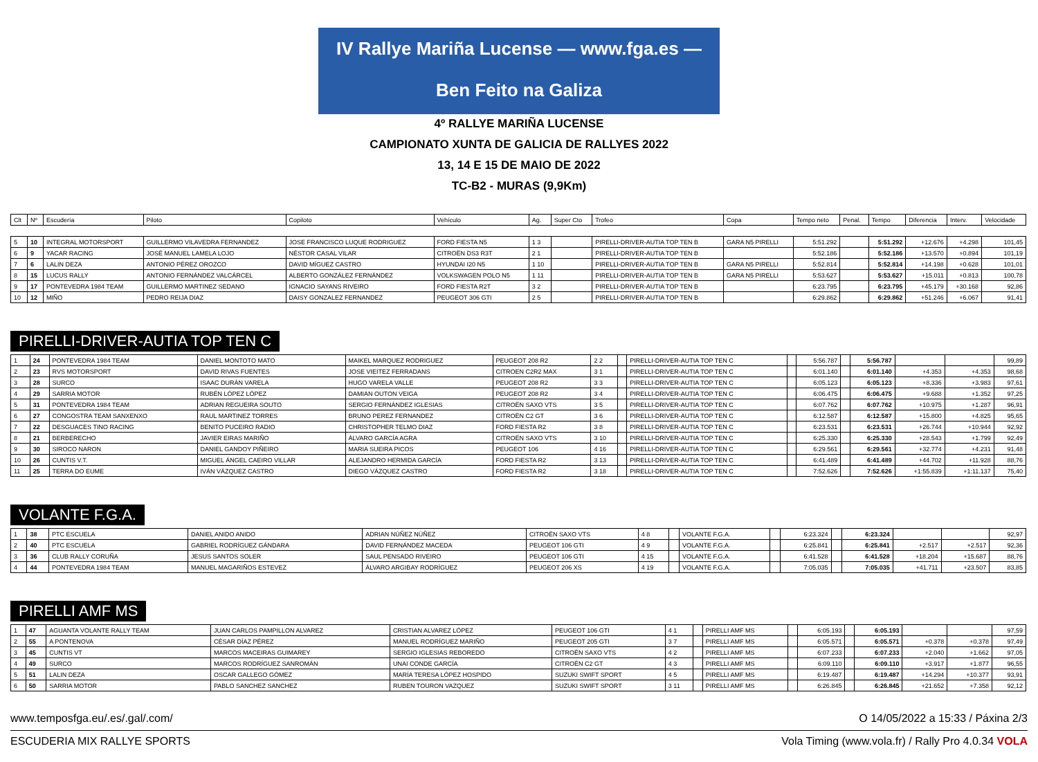IV Rallye Mariña Lucense — www.fga.es — Ben Feito na Galiza
4º RALLYE MARIÑA LUCENSE
CAMPIONATO XUNTA DE GALICIA DE RALLYES 2022
13, 14 E 15 DE MAIO DE 2022
TC-B2 - MURAS (9,9Km)
| Clt | Nº | Escudería | Piloto | Copiloto | Vehículo | Ag. | Super Cto | Trofeo | Copa | Tempo neto | Penal. | Tempo | Diferencia | Interv. | Velocidade |
| --- | --- | --- | --- | --- | --- | --- | --- | --- | --- | --- | --- | --- | --- | --- | --- |
| 5 | 10 | INTEGRAL MOTORSPORT | GUILLERMO VILAVEDRA FERNANDEZ | JOSE FRANCISCO LUQUE RODRIGUEZ | FORD FIESTA N5 | 1 3 | | PIRELLI-DRIVER-AUTIA TOP TEN B | GARA N5 PIRELLI | 5:51.292 | | 5:51.292 | +12.676 | +4.298 | 101,45 |
| 6 | 9 | YACAR RACING | JOSÉ MANUEL LAMELA LOJO | NÉSTOR CASAL VILAR | CITROËN DS3 R3T | 2 1 | | PIRELLI-DRIVER-AUTIA TOP TEN B | | 5:52.186 | | 5:52.186 | +13.570 | +0.894 | 101,19 |
| 7 | 6 | LALIN DEZA | ANTONIO PÉREZ OROZCO | DAVID MÍGUEZ CASTRO | HYUNDAI I20 N5 | 1 10 | | PIRELLI-DRIVER-AUTIA TOP TEN B | GARA N5 PIRELLI | 5:52.814 | | 5:52.814 | +14.198 | +0.628 | 101,01 |
| 8 | 15 | LUCUS RALLY | ANTONIO FERNÁNDEZ VALCÁRCEL | ALBERTO GONZÁLEZ FERNÁNDEZ | VOLKSWAGEN POLO N5 | 1 11 | | PIRELLI-DRIVER-AUTIA TOP TEN B | GARA N5 PIRELLI | 5:53.627 | | 5:53.627 | +15.011 | +0.813 | 100,78 |
| 9 | 17 | PONTEVEDRA 1984 TEAM | GUILLERMO MARTINEZ SEDANO | IGNACIO SAYANS RIVEIRO | FORD FIESTA R2T | 3 2 | | PIRELLI-DRIVER-AUTIA TOP TEN B | | 6:23.795 | | 6:23.795 | +45.179 | +30.168 | 92,86 |
| 10 | 12 | MIÑO | PEDRO REIJA DIAZ | DAISY GONZALEZ FERNANDEZ | PEUGEOT 306 GTI | 2 5 | | PIRELLI-DRIVER-AUTIA TOP TEN B | | 6:29.862 | | 6:29.862 | +51.246 | +6.067 | 91,41 |
PIRELLI-DRIVER-AUTIA TOP TEN C
| 1 | 24 | PONTEVEDRA 1984 TEAM | DANIEL MONTOTO MATO | MAIKEL MARQUEZ RODRIGUEZ | PEUGEOT 208 R2 | 2 2 | | PIRELLI-DRIVER-AUTIA TOP TEN C | | 5:56.787 | | 5:56.787 | | | 99,89 |
| 2 | 23 | RVS MOTORSPORT | DAVID RIVAS FUENTES | JOSE VIEITEZ FERRADANS | CITROEN C2R2 MAX | 3 1 | | PIRELLI-DRIVER-AUTIA TOP TEN C | | 6:01.140 | | 6:01.140 | +4.353 | +4.353 | 98,68 |
| 3 | 28 | SURCO | ISAAC DURÁN VARELA | HUGO VARELA VALLE | PEUGEOT 208 R2 | 3 3 | | PIRELLI-DRIVER-AUTIA TOP TEN C | | 6:05.123 | | 6:05.123 | +8.336 | +3.983 | 97,61 |
| 4 | 29 | SARRIA MOTOR | RUBÉN LÓPEZ LÓPEZ | DAMIAN OUTON VEIGA | PEUGEOT 208 R2 | 3 4 | | PIRELLI-DRIVER-AUTIA TOP TEN C | | 6:06.475 | | 6:06.475 | +9.688 | +1.352 | 97,25 |
| 5 | 31 | PONTEVEDRA 1984 TEAM | ADRIAN REGUEIRA SOUTO | SERGIO FERNÁNDEZ IGLESIAS | CITROËN SAXO VTS | 3 5 | | PIRELLI-DRIVER-AUTIA TOP TEN C | | 6:07.762 | | 6:07.762 | +10.975 | +1.287 | 96,91 |
| 6 | 27 | CONGOSTRA TEAM SANXENXO | RAUL MARTINEZ TORRES | BRUNO PEREZ FERNANDEZ | CITROËN C2 GT | 3 6 | | PIRELLI-DRIVER-AUTIA TOP TEN C | | 6:12.587 | | 6:12.587 | +15.800 | +4.825 | 95,65 |
| 7 | 22 | DESGUACES TINO RACING | BENITO PUCEIRO RADIO | CHRISTOPHER TELMO DIAZ | FORD FIESTA R2 | 3 8 | | PIRELLI-DRIVER-AUTIA TOP TEN C | | 6:23.531 | | 6:23.531 | +26.744 | +10.944 | 92,92 |
| 8 | 21 | BERBERECHO | JAVIER EIRAS MARIÑO | ÁLVARO GARCÍA AGRA | CITROËN SAXO VTS | 3 10 | | PIRELLI-DRIVER-AUTIA TOP TEN C | | 6:25.330 | | 6:25.330 | +28.543 | +1.799 | 92,49 |
| 9 | 30 | SIROCO NARON | DANIEL GANDOY PIÑEIRO | MARIA SUEIRA PICOS | PEUGEOT 106 | 4 16 | | PIRELLI-DRIVER-AUTIA TOP TEN C | | 6:29.561 | | 6:29.561 | +32.774 | +4.231 | 91,48 |
| 10 | 26 | CUNTIS V.T. | MIGUEL ÁNGEL CAEIRO VILLAR | ALEJANDRO HERMIDA GARCÍA | FORD FIESTA R2 | 3 13 | | PIRELLI-DRIVER-AUTIA TOP TEN C | | 6:41.489 | | 6:41.489 | +44.702 | +11.928 | 88,76 |
| 11 | 25 | TERRA DO EUME | IVÁN VÁZQUEZ CASTRO | DIEGO VÁZQUEZ CASTRO | FORD FIESTA R2 | 3 18 | | PIRELLI-DRIVER-AUTIA TOP TEN C | | 7:52.626 | | 7:52.626 | +1:55.839 | +1:11.137 | 75,40 |
VOLANTE F.G.A.
| 1 | 38 | PTC ESCUELA | DANIEL ANIDO ANIDO | ADRIAN NÚÑEZ NÚÑEZ | CITROËN SAXO VTS | 4 8 | | VOLANTE F.G.A. | | 6:23.324 | | 6:23.324 | | | 92,97 |
| 2 | 40 | PTC ESCUELA | GABRIEL RODRÍGUEZ GÁNDARA | DAVID FERNÁNDEZ MACEDA | PEUGEOT 106 GTI | 4 9 | | VOLANTE F.G.A. | | 6:25.841 | | 6:25.841 | +2.517 | +2.517 | 92,36 |
| 3 | 36 | CLUB RALLY CORUÑA | JESUS SANTOS SOLER | SAUL PENSADO RIVEIRO | PEUGEOT 106 GTI | 4 15 | | VOLANTE F.G.A. | | 6:41.528 | | 6:41.528 | +18.204 | +15.687 | 88,76 |
| 4 | 44 | PONTEVEDRA 1984 TEAM | MANUEL MAGARIÑOS ESTEVEZ | ÁLVARO ARGIBAY RODRÍGUEZ | PEUGEOT 206 XS | 4 19 | | VOLANTE F.G.A. | | 7:05.035 | | 7:05.035 | +41.711 | +23.507 | 83,85 |
PIRELLI AMF MS
| 1 | 47 | AGUANTA VOLANTE RALLY TEAM | JUAN CARLOS PAMPILLON ALVAREZ | CRISTIAN ALVAREZ LÓPEZ | PEUGEOT 106 GTI | 4 1 | | PIRELLI AMF MS | | 6:05.193 | | 6:05.193 | | | 97,59 |
| 2 | 55 | A PONTENOVA | CÉSAR DÍAZ PÉREZ | MANUEL RODRÍGUEZ MARIÑO | PEUGEOT 205 GTI | 3 7 | | PIRELLI AMF MS | | 6:05.571 | | 6:05.571 | +0.378 | +0.378 | 97,49 |
| 3 | 45 | CUNTIS VT | MARCOS MACEIRAS GUIMAREY | SERGIO IGLESIAS REBOREDO | CITROËN SAXO VTS | 4 2 | | PIRELLI AMF MS | | 6:07.233 | | 6:07.233 | +2.040 | +1.662 | 97,05 |
| 4 | 49 | SURCO | MARCOS RODRÍGUEZ SANROMÁN | UNAI CONDE GARCÍA | CITROËN C2 GT | 4 3 | | PIRELLI AMF MS | | 6:09.110 | | 6:09.110 | +3.917 | +1.877 | 96,55 |
| 5 | 51 | LALIN DEZA | OSCAR GALLEGO GÓMEZ | MARÍA TERESA LÓPEZ HOSPIDO | SUZUKI SWIFT SPORT | 4 5 | | PIRELLI AMF MS | | 6:19.487 | | 6:19.487 | +14.294 | +10.377 | 93,91 |
| 6 | 50 | SARRIA MOTOR | PABLO SANCHEZ SANCHEZ | RUBEN TOURON VAZQUEZ | SUZUKI SWIFT SPORT | 3 11 | | PIRELLI AMF MS | | 6:26.845 | | 6:26.845 | +21.652 | +7.358 | 92,12 |
www.temposfga.eu/.es/.gal/.com/ O 14/05/2022 a 15:33 / Páxina 2/3
ESCUDERIA MIX RALLYE SPORTS Vola Timing (www.vola.fr) / Rally Pro 4.0.34 VOLA